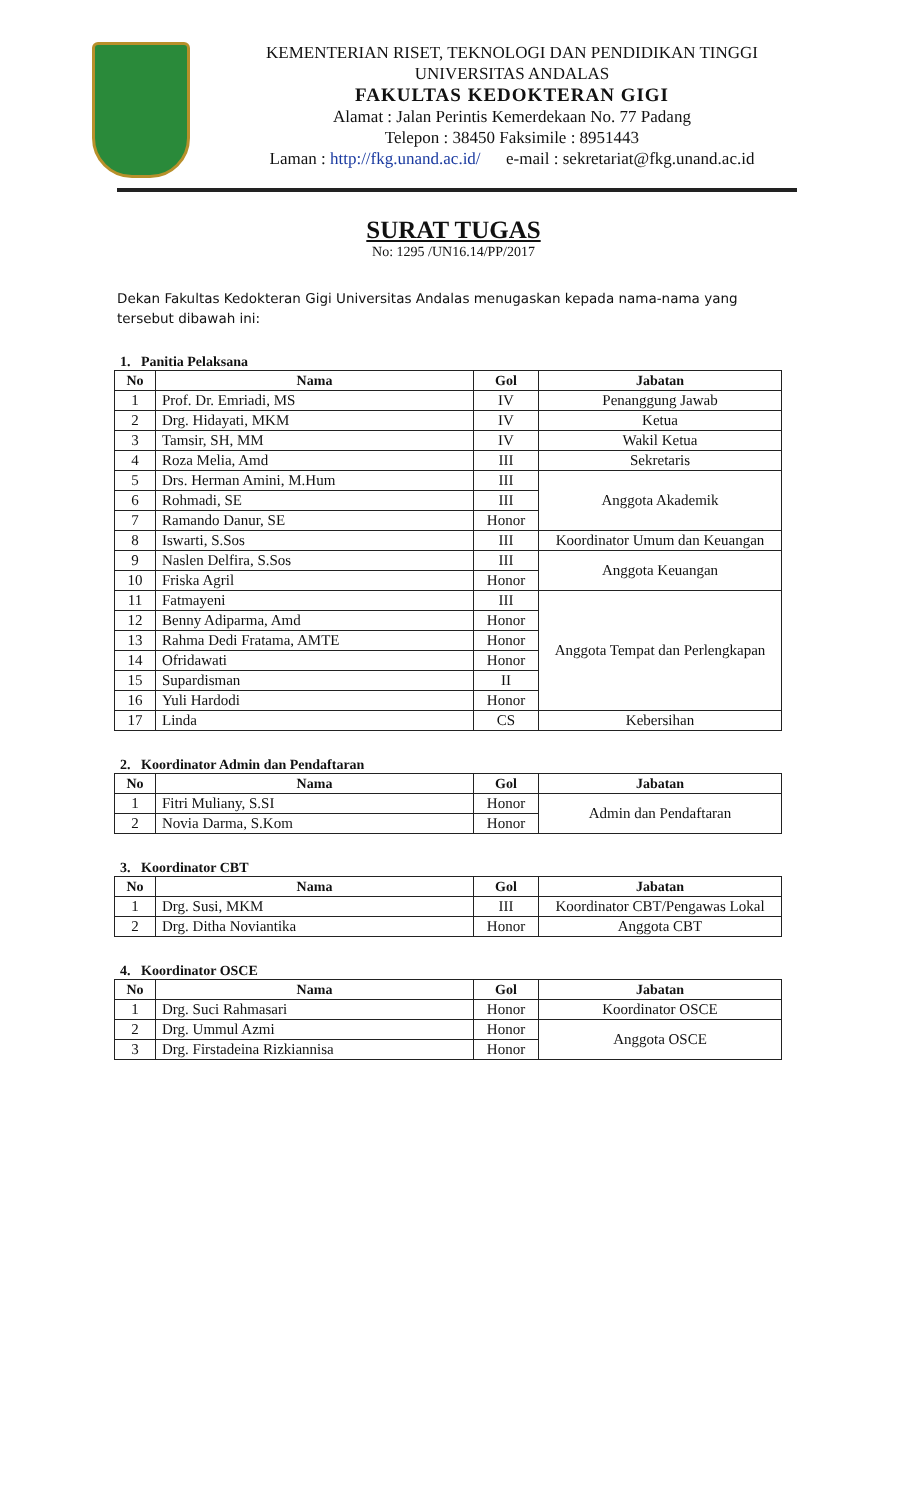KEMENTERIAN RISET, TEKNOLOGI DAN PENDIDIKAN TINGGI
UNIVERSITAS ANDALAS
FAKULTAS KEDOKTERAN GIGI
Alamat : Jalan Perintis Kemerdekaan No. 77 Padang
Telepon : 38450 Faksimile : 8951443
Laman : http://fkg.unand.ac.id/ e-mail : sekretariat@fkg.unand.ac.id
SURAT TUGAS
No: 1295 /UN16.14/PP/2017
Dekan Fakultas Kedokteran Gigi Universitas Andalas menugaskan kepada nama-nama yang tersebut dibawah ini:
1. Panitia Pelaksana
| No | Nama | Gol | Jabatan |
| --- | --- | --- | --- |
| 1 | Prof. Dr. Emriadi, MS | IV | Penanggung Jawab |
| 2 | Drg. Hidayati, MKM | IV | Ketua |
| 3 | Tamsir, SH, MM | IV | Wakil Ketua |
| 4 | Roza Melia, Amd | III | Sekretaris |
| 5 | Drs. Herman Amini, M.Hum | III | Anggota Akademik |
| 6 | Rohmadi, SE | III | |
| 7 | Ramando Danur, SE | Honor | |
| 8 | Iswarti, S.Sos | III | Koordinator Umum dan Keuangan |
| 9 | Naslen Delfira, S.Sos | III | Anggota Keuangan |
| 10 | Friska Agril | Honor | |
| 11 | Fatmayeni | III | Anggota Tempat dan Perlengkapan |
| 12 | Benny Adiparma, Amd | Honor | |
| 13 | Rahma Dedi Fratama, AMTE | Honor | |
| 14 | Ofridawati | Honor | |
| 15 | Supardisman | II | |
| 16 | Yuli Hardodi | Honor | |
| 17 | Linda | CS | Kebersihan |
2. Koordinator Admin dan Pendaftaran
| No | Nama | Gol | Jabatan |
| --- | --- | --- | --- |
| 1 | Fitri Muliany, S.SI | Honor | Admin dan Pendaftaran |
| 2 | Novia Darma, S.Kom | Honor | |
3. Koordinator CBT
| No | Nama | Gol | Jabatan |
| --- | --- | --- | --- |
| 1 | Drg. Susi, MKM | III | Koordinator CBT/Pengawas Lokal |
| 2 | Drg. Ditha Noviantika | Honor | Anggota CBT |
4. Koordinator OSCE
| No | Nama | Gol | Jabatan |
| --- | --- | --- | --- |
| 1 | Drg. Suci Rahmasari | Honor | Koordinator OSCE |
| 2 | Drg. Ummul Azmi | Honor | Anggota OSCE |
| 3 | Drg. Firstadeina Rizkiannisa | Honor | |